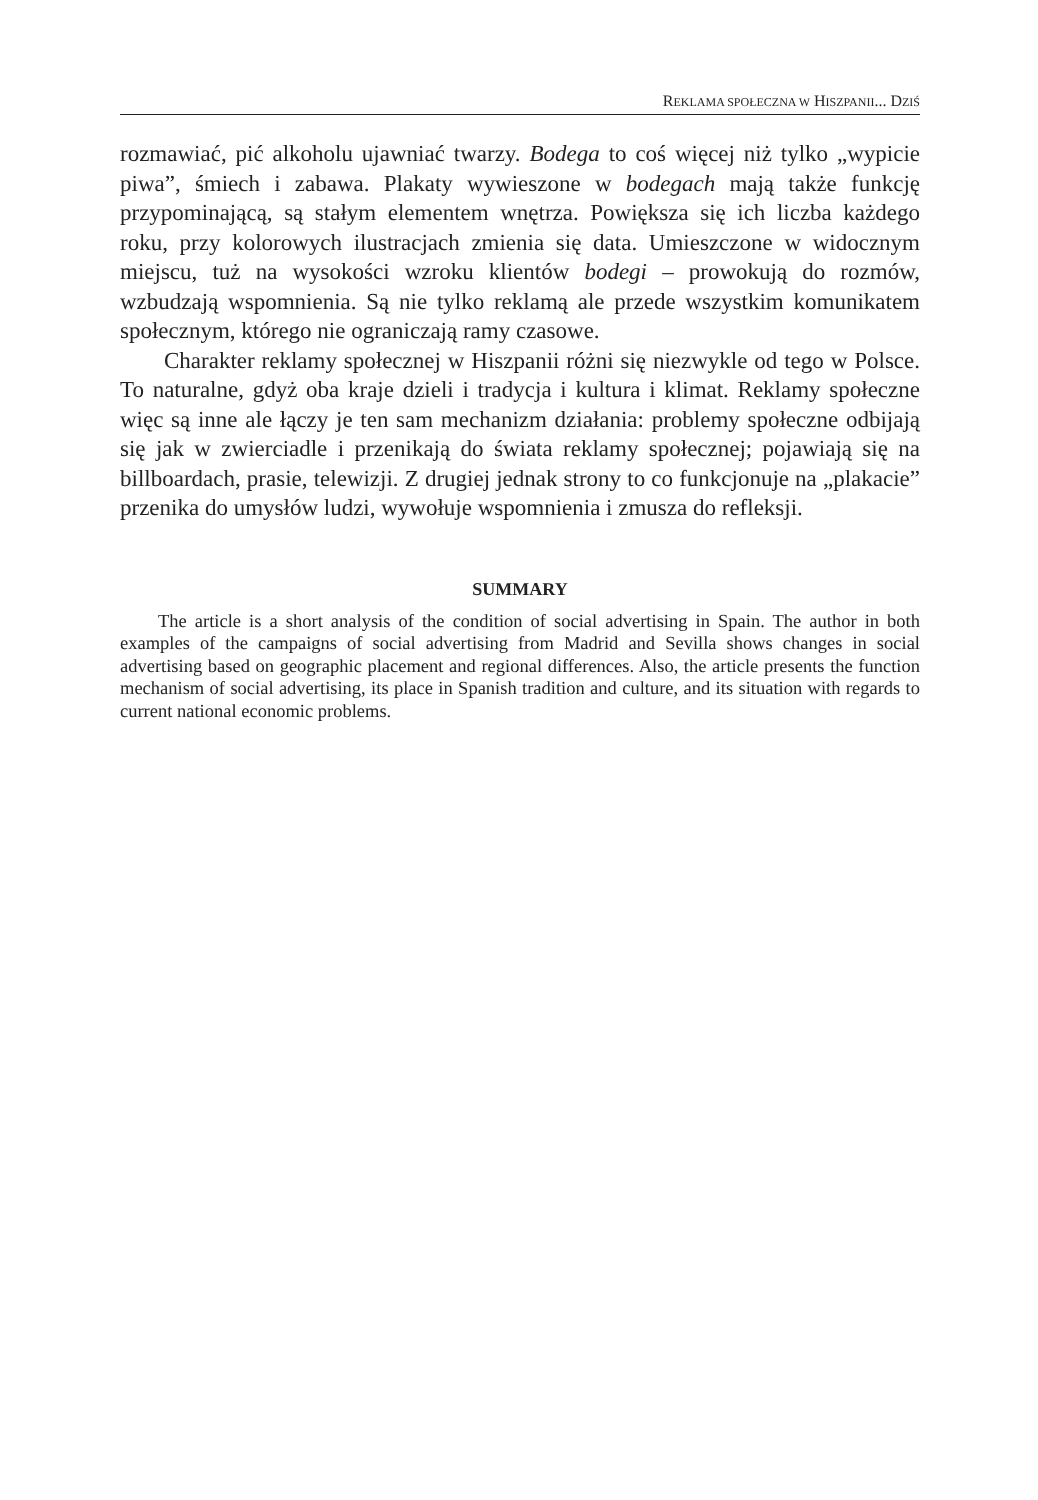REKLAMA SPOŁECZNA W HISZPANII... DZIŚ
rozmawiać, pić alkoholu ujawniać twarzy. Bodega to coś więcej niż tylko „wypicie piwa”, śmiech i zabawa. Plakaty wywieszone w bodegach mają także funkcję przypominającą, są stałym elementem wnętrza. Powiększa się ich liczba każdego roku, przy kolorowych ilustracjach zmienia się data. Umieszczone w widocznym miejscu, tuż na wysokości wzroku klientów bodegi – prowokują do rozmów, wzbudzają wspomnienia. Są nie tylko reklamą ale przede wszystkim komunikatem społecznym, którego nie ograniczają ramy czasowe.
Charakter reklamy społecznej w Hiszpanii różni się niezwykle od tego w Polsce. To naturalne, gdyż oba kraje dzieli i tradycja i kultura i klimat. Reklamy społeczne więc są inne ale łączy je ten sam mechanizm działania: problemy społeczne odbijają się jak w zwierciadle i przenikają do świata reklamy społecznej; pojawiają się na billboardach, prasie, telewizji. Z drugiej jednak strony to co funkcjonuje na „plakacie” przenika do umysłów ludzi, wywołuje wspomnienia i zmusza do refleksji.
SUMMARY
The article is a short analysis of the condition of social advertising in Spain. The author in both examples of the campaigns of social advertising from Madrid and Sevilla shows changes in social advertising based on geographic placement and regional differences. Also, the article presents the function mechanism of social advertising, its place in Spanish tradition and culture, and its situation with regards to current national economic problems.